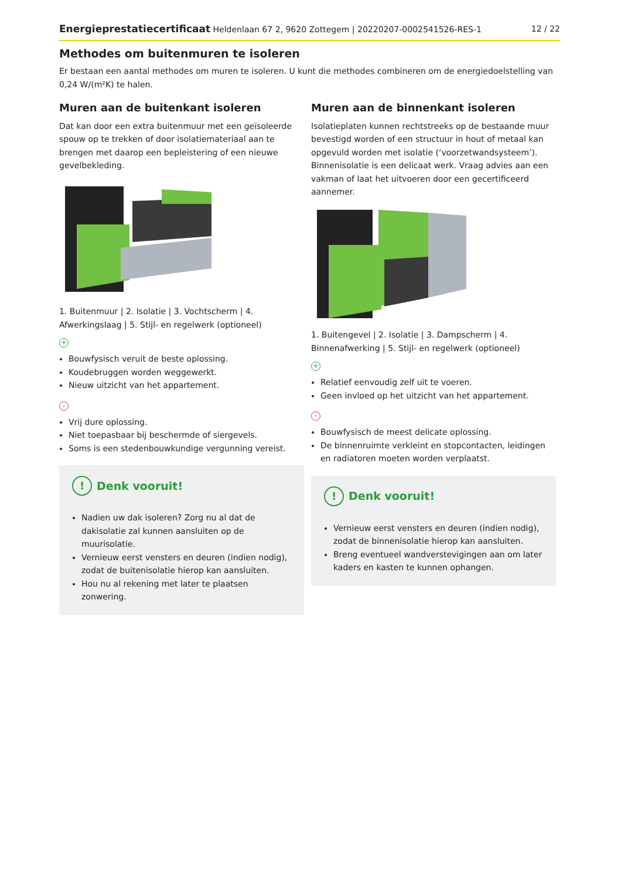Energieprestatiecertificaat Heldenlaan 67 2, 9620 Zottegem | 20220207-0002541526-RES-1 12 / 22
Methodes om buitenmuren te isoleren
Er bestaan een aantal methodes om muren te isoleren. U kunt die methodes combineren om de energiedoelstelling van 0,24 W/(m²K) te halen.
Muren aan de buitenkant isoleren
Dat kan door een extra buitenmuur met een geïsoleerde spouw op te trekken of door isolatiemateriaal aan te brengen met daarop een bepleistering of een nieuwe gevelbekleding.
1. Buitenmuur | 2. Isolatie | 3. Vochtscherm | 4. Afwerkingslaag | 5. Stijl- en regelwerk (optioneel)
+
Bouwfysisch veruit de beste oplossing.
Koudebruggen worden weggewerkt.
Nieuw uitzicht van het appartement.
-
Vrij dure oplossing.
Niet toepasbaar bij beschermde of siergevels.
Soms is een stedenbouwkundige vergunning vereist.
! Denk vooruit!
Nadien uw dak isoleren? Zorg nu al dat de dakisolatie zal kunnen aansluiten op de muurisolatie.
Vernieuw eerst vensters en deuren (indien nodig), zodat de buitenisolatie hierop kan aansluiten.
Hou nu al rekening met later te plaatsen zonwering.
Muren aan de binnenkant isoleren
Isolatieplaten kunnen rechtstreeks op de bestaande muur bevestigd worden of een structuur in hout of metaal kan opgevuld worden met isolatie (‘voorzetwandsysteem’). Binnenisolatie is een delicaat werk. Vraag advies aan een vakman of laat het uitvoeren door een gecertificeerd aannemer.
1. Buitengevel | 2. Isolatie | 3. Dampscherm | 4. Binnenafwerking | 5. Stijl- en regelwerk (optioneel)
+
Relatief eenvoudig zelf uit te voeren.
Geen invloed op het uitzicht van het appartement.
-
Bouwfysisch de meest delicate oplossing.
De binnenruimte verkleint en stopcontacten, leidingen en radiatoren moeten worden verplaatst.
! Denk vooruit!
Vernieuw eerst vensters en deuren (indien nodig), zodat de binnenisolatie hierop kan aansluiten.
Breng eventueel wandverstevigingen aan om later kaders en kasten te kunnen ophangen.